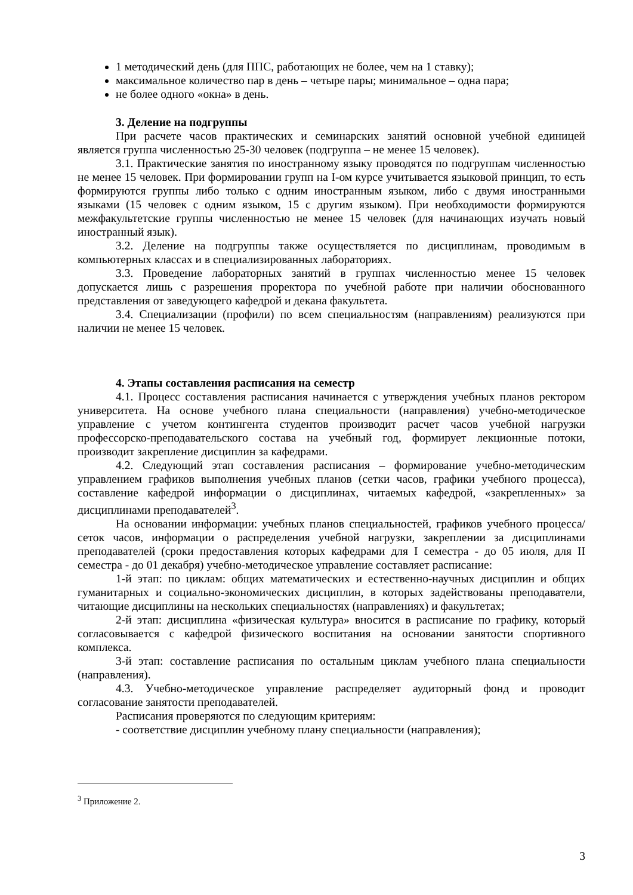1 методический день (для ППС, работающих не более, чем на 1 ставку);
максимальное количество пар в день – четыре пары; минимальное – одна пара;
не более одного «окна» в день.
3. Деление на подгруппы
При расчете часов практических и семинарских занятий основной учебной единицей является группа численностью 25-30 человек (подгруппа – не менее 15 человек).
3.1. Практические занятия по иностранному языку проводятся по подгруппам численностью не менее 15 человек. При формировании групп на I-ом курсе учитывается языковой принцип, то есть формируются группы либо только с одним иностранным языком, либо с двумя иностранными языками (15 человек с одним языком, 15 с другим языком). При необходимости формируются межфакультетские группы численностью не менее 15 человек (для начинающих изучать новый иностранный язык).
3.2. Деление на подгруппы также осуществляется по дисциплинам, проводимым в компьютерных классах и в специализированных лабораториях.
3.3. Проведение лабораторных занятий в группах численностью менее 15 человек допускается лишь с разрешения проректора по учебной работе при наличии обоснованного представления от заведующего кафедрой и декана факультета.
3.4. Специализации (профили) по всем специальностям (направлениям) реализуются при наличии не менее 15 человек.
4. Этапы составления расписания на семестр
4.1. Процесс составления расписания начинается с утверждения учебных планов ректором университета. На основе учебного плана специальности (направления) учебно-методическое управление с учетом контингента студентов производит расчет часов учебной нагрузки профессорско-преподавательского состава на учебный год, формирует лекционные потоки, производит закрепление дисциплин за кафедрами.
4.2. Следующий этап составления расписания – формирование учебно-методическим управлением графиков выполнения учебных планов (сетки часов, графики учебного процесса), составление кафедрой информации о дисциплинах, читаемых кафедрой, «закрепленных» за дисциплинами преподавателей<sup>3</sup>.
На основании информации: учебных планов специальностей, графиков учебного процесса/сеток часов, информации о распределения учебной нагрузки, закреплении за дисциплинами преподавателей (сроки предоставления которых кафедрами для I семестра - до 05 июля, для II семестра - до 01 декабря) учебно-методическое управление составляет расписание:
1-й этап: по циклам: общих математических и естественно-научных дисциплин и общих гуманитарных и социально-экономических дисциплин, в которых задействованы преподаватели, читающие дисциплины на нескольких специальностях (направлениях) и факультетах;
2-й этап: дисциплина «физическая культура» вносится в расписание по графику, который согласовывается с кафедрой физического воспитания на основании занятости спортивного комплекса.
3-й этап: составление расписания по остальным циклам учебного плана специальности (направления).
4.3. Учебно-методическое управление распределяет аудиторный фонд и проводит согласование занятости преподавателей.
Расписания проверяются по следующим критериям:
- соответствие дисциплин учебному плану специальности (направления);
<sup>3</sup> Приложение 2.
3